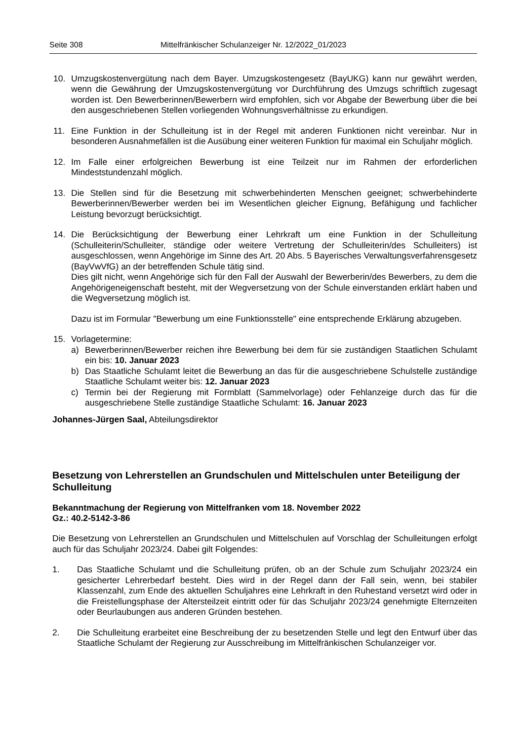Seite 308 Mittelfränkischer Schulanzeiger Nr. 12/2022_01/2023
10. Umzugskostenvergütung nach dem Bayer. Umzugskostengesetz (BayUKG) kann nur gewährt werden, wenn die Gewährung der Umzugskostenvergütung vor Durchführung des Umzugs schriftlich zugesagt worden ist. Den Bewerberinnen/Bewerbern wird empfohlen, sich vor Abgabe der Bewerbung über die bei den ausgeschriebenen Stellen vorliegenden Wohnungsverhältnisse zu erkundigen.
11. Eine Funktion in der Schulleitung ist in der Regel mit anderen Funktionen nicht vereinbar. Nur in besonderen Ausnahmefällen ist die Ausübung einer weiteren Funktion für maximal ein Schuljahr möglich.
12. Im Falle einer erfolgreichen Bewerbung ist eine Teilzeit nur im Rahmen der erforderlichen Mindeststundenzahl möglich.
13. Die Stellen sind für die Besetzung mit schwerbehinderten Menschen geeignet; schwerbehinderte Bewerberinnen/Bewerber werden bei im Wesentlichen gleicher Eignung, Befähigung und fachlicher Leistung bevorzugt berücksichtigt.
14. Die Berücksichtigung der Bewerbung einer Lehrkraft um eine Funktion in der Schulleitung (Schulleiterin/Schulleiter, ständige oder weitere Vertretung der Schulleiterin/des Schulleiters) ist ausgeschlossen, wenn Angehörige im Sinne des Art. 20 Abs. 5 Bayerisches Verwaltungsverfahrensgesetz (BayVwVfG) an der betreffenden Schule tätig sind.
Dies gilt nicht, wenn Angehörige sich für den Fall der Auswahl der Bewerberin/des Bewerbers, zu dem die Angehörigeneigenschaft besteht, mit der Wegversetzung von der Schule einverstanden erklärt haben und die Wegversetzung möglich ist.
Dazu ist im Formular "Bewerbung um eine Funktionsstelle" eine entsprechende Erklärung abzugeben.
15. Vorlagetermine:
a) Bewerberinnen/Bewerber reichen ihre Bewerbung bei dem für sie zuständigen Staatlichen Schulamt ein bis: 10. Januar 2023
b) Das Staatliche Schulamt leitet die Bewerbung an das für die ausgeschriebene Schulstelle zuständige Staatliche Schulamt weiter bis: 12. Januar 2023
c) Termin bei der Regierung mit Formblatt (Sammelvorlage) oder Fehlanzeige durch das für die ausgeschriebene Stelle zuständige Staatliche Schulamt: 16. Januar 2023
Johannes-Jürgen Saal, Abteilungsdirektor
Besetzung von Lehrerstellen an Grundschulen und Mittelschulen unter Beteiligung der Schulleitung
Bekanntmachung der Regierung von Mittelfranken vom 18. November 2022
Gz.: 40.2-5142-3-86
Die Besetzung von Lehrerstellen an Grundschulen und Mittelschulen auf Vorschlag der Schulleitungen erfolgt auch für das Schuljahr 2023/24. Dabei gilt Folgendes:
1. Das Staatliche Schulamt und die Schulleitung prüfen, ob an der Schule zum Schuljahr 2023/24 ein gesicherter Lehrerbedarf besteht. Dies wird in der Regel dann der Fall sein, wenn, bei stabiler Klassenzahl, zum Ende des aktuellen Schuljahres eine Lehrkraft in den Ruhestand versetzt wird oder in die Freistellungsphase der Altersteilzeit eintritt oder für das Schuljahr 2023/24 genehmigte Elternzeiten oder Beurlaubungen aus anderen Gründen bestehen.
2. Die Schulleitung erarbeitet eine Beschreibung der zu besetzenden Stelle und legt den Entwurf über das Staatliche Schulamt der Regierung zur Ausschreibung im Mittelfränkischen Schulanzeiger vor.